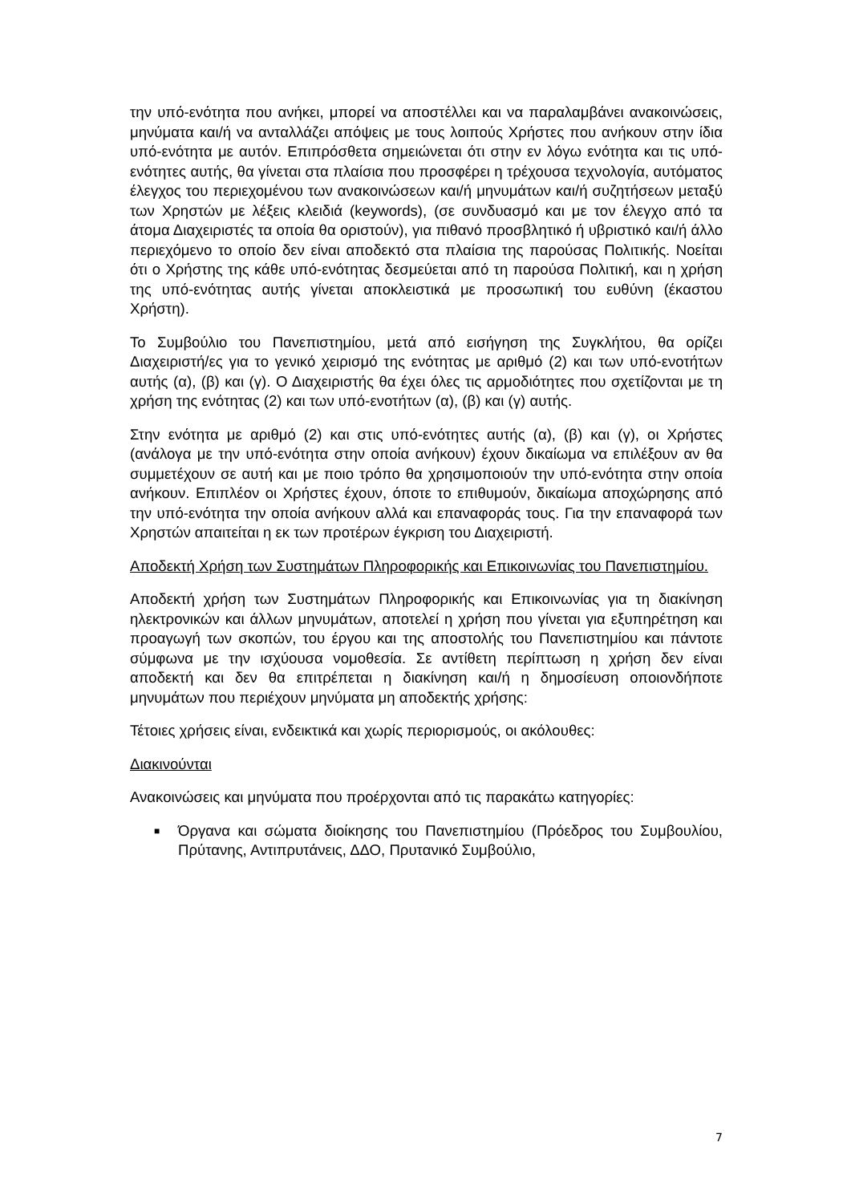την υπό-ενότητα που ανήκει, μπορεί να αποστέλλει και να παραλαμβάνει ανακοινώσεις, μηνύματα και/ή να ανταλλάζει απόψεις με τους λοιπούς Χρήστες που ανήκουν στην ίδια υπό-ενότητα με αυτόν. Επιπρόσθετα σημειώνεται ότι στην εν λόγω ενότητα και τις υπό-ενότητες αυτής, θα γίνεται στα πλαίσια που προσφέρει η τρέχουσα τεχνολογία, αυτόματος έλεγχος του περιεχομένου των ανακοινώσεων και/ή μηνυμάτων και/ή συζητήσεων μεταξύ των Χρηστών με λέξεις κλειδιά (keywords), (σε συνδυασμό και με τον έλεγχο από τα άτομα Διαχειριστές τα οποία θα οριστούν), για πιθανό προσβλητικό ή υβριστικό και/ή άλλο περιεχόμενο το οποίο δεν είναι αποδεκτό στα πλαίσια της παρούσας Πολιτικής. Νοείται ότι ο Χρήστης της κάθε υπό-ενότητας δεσμεύεται από τη παρούσα Πολιτική, και η χρήση της υπό-ενότητας αυτής γίνεται αποκλειστικά με προσωπική του ευθύνη (έκαστου Χρήστη).
Το Συμβούλιο του Πανεπιστημίου, μετά από εισήγηση της Συγκλήτου, θα ορίζει Διαχειριστή/ες για το γενικό χειρισμό της ενότητας με αριθμό (2) και των υπό-ενοτήτων αυτής (α), (β) και (γ). Ο Διαχειριστής θα έχει όλες τις αρμοδιότητες που σχετίζονται με τη χρήση της ενότητας (2) και των υπό-ενοτήτων (α), (β) και (γ) αυτής.
Στην ενότητα με αριθμό (2) και στις υπό-ενότητες αυτής (α), (β) και (γ), οι Χρήστες (ανάλογα με την υπό-ενότητα στην οποία ανήκουν) έχουν δικαίωμα να επιλέξουν αν θα συμμετέχουν σε αυτή και με ποιο τρόπο θα χρησιμοποιούν την υπό-ενότητα στην οποία ανήκουν. Επιπλέον οι Χρήστες έχουν, όποτε το επιθυμούν, δικαίωμα αποχώρησης από την υπό-ενότητα την οποία ανήκουν αλλά και επαναφοράς τους. Για την επαναφορά των Χρηστών απαιτείται η εκ των προτέρων έγκριση του Διαχειριστή.
Αποδεκτή Χρήση των Συστημάτων Πληροφορικής και Επικοινωνίας του Πανεπιστημίου.
Αποδεκτή χρήση των Συστημάτων Πληροφορικής και Επικοινωνίας για τη διακίνηση ηλεκτρονικών και άλλων μηνυμάτων, αποτελεί η χρήση που γίνεται για εξυπηρέτηση και προαγωγή των σκοπών, του έργου και της αποστολής του Πανεπιστημίου και πάντοτε σύμφωνα με την ισχύουσα νομοθεσία. Σε αντίθετη περίπτωση η χρήση δεν είναι αποδεκτή και δεν θα επιτρέπεται η διακίνηση και/ή η δημοσίευση οποιονδήποτε μηνυμάτων που περιέχουν μηνύματα μη αποδεκτής χρήσης:
Τέτοιες χρήσεις είναι, ενδεικτικά και χωρίς περιορισμούς, οι ακόλουθες:
Διακινούνται
Ανακοινώσεις και μηνύματα που προέρχονται από τις παρακάτω κατηγορίες:
■ Όργανα και σώματα διοίκησης του Πανεπιστημίου (Πρόεδρος του Συμβουλίου, Πρύτανης, Αντιπρυτάνεις, ΔΔΟ, Πρυτανικό Συμβούλιο,
7